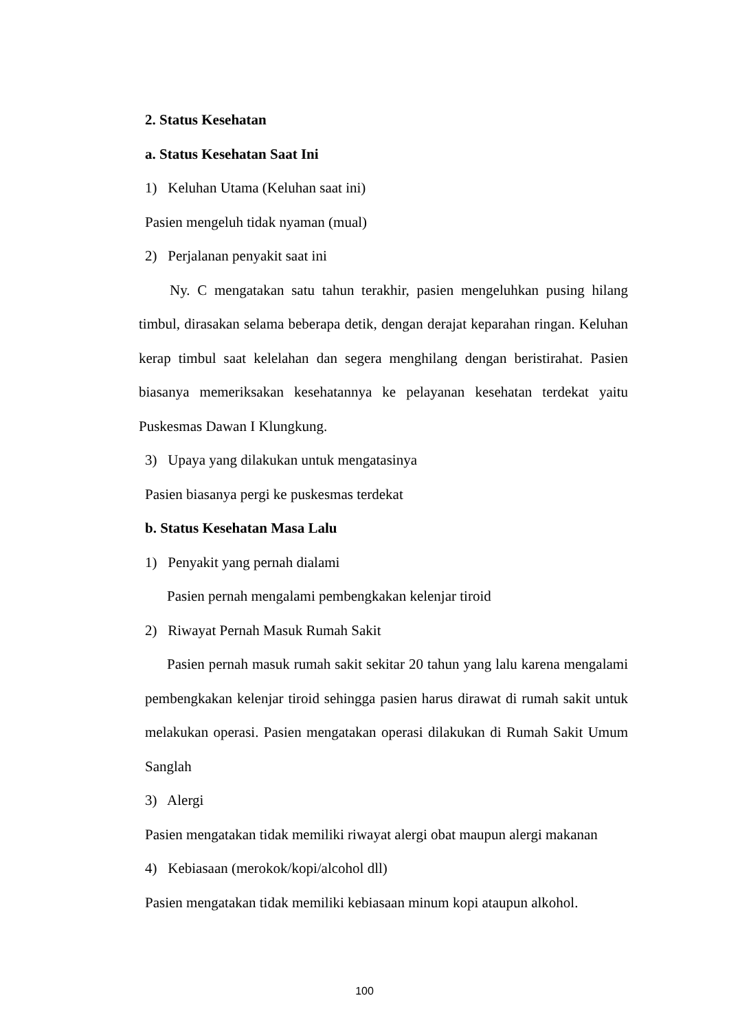2. Status Kesehatan
a. Status Kesehatan Saat Ini
1) Keluhan Utama (Keluhan saat ini)
Pasien mengeluh tidak nyaman (mual)
2) Perjalanan penyakit saat ini
Ny. C mengatakan satu tahun terakhir, pasien mengeluhkan pusing hilang timbul, dirasakan selama beberapa detik, dengan derajat keparahan ringan. Keluhan kerap timbul saat kelelahan dan segera menghilang dengan beristirahat. Pasien biasanya memeriksakan kesehatannya ke pelayanan kesehatan terdekat yaitu Puskesmas Dawan I Klungkung.
3) Upaya yang dilakukan untuk mengatasinya
Pasien biasanya pergi ke puskesmas terdekat
b. Status Kesehatan Masa Lalu
1) Penyakit yang pernah dialami
Pasien pernah mengalami pembengkakan kelenjar tiroid
2) Riwayat Pernah Masuk Rumah Sakit
Pasien pernah masuk rumah sakit sekitar 20 tahun yang lalu karena mengalami pembengkakan kelenjar tiroid sehingga pasien harus dirawat di rumah sakit untuk melakukan operasi. Pasien mengatakan operasi dilakukan di Rumah Sakit Umum Sanglah
3) Alergi
Pasien mengatakan tidak memiliki riwayat alergi obat maupun alergi makanan
4) Kebiasaan (merokok/kopi/alcohol dll)
Pasien mengatakan tidak memiliki kebiasaan minum kopi ataupun alkohol.
100